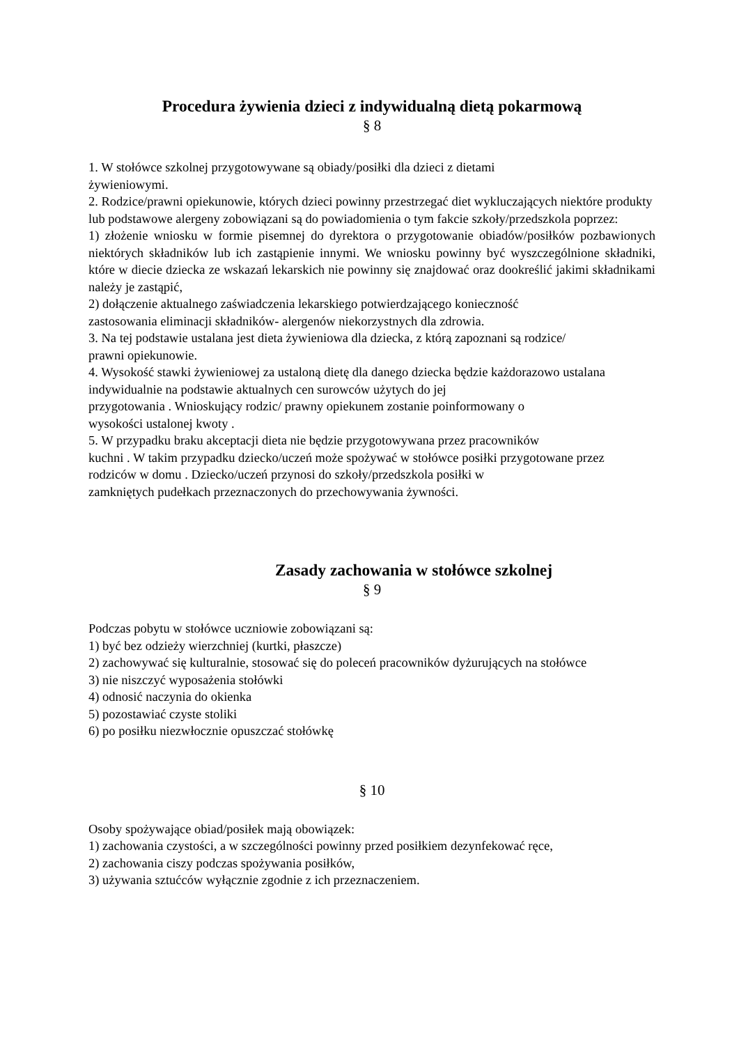Procedura żywienia dzieci z indywidualną dietą pokarmową
§ 8
1. W stołówce szkolnej przygotowywane są obiady/posiłki dla dzieci z dietami
żywieniowymi.
2. Rodzice/prawni opiekunowie, których dzieci powinny przestrzegać diet wykluczających niektóre produkty lub podstawowe alergeny zobowiązani są do powiadomienia o tym fakcie szkoły/przedszkola poprzez:
1) złożenie wniosku w formie pisemnej do dyrektora o przygotowanie obiadów/posiłków pozbawionych niektórych składników lub ich zastąpienie innymi. We wniosku powinny być wyszczególnione składniki, które w diecie dziecka ze wskazań lekarskich nie powinny się znajdować oraz dookreślić jakimi składnikami należy je zastąpić,
2) dołączenie aktualnego zaświadczenia lekarskiego potwierdzającego konieczność
zastosowania eliminacji składników- alergenów niekorzystnych dla zdrowia.
3. Na tej podstawie ustalana jest dieta żywieniowa dla dziecka, z którą zapoznani są rodzice/
prawni opiekunowie.
4. Wysokość stawki żywieniowej za ustaloną dietę dla danego dziecka będzie każdorazowo ustalana indywidualnie na podstawie aktualnych cen surowców użytych do jej
przygotowania . Wnioskujący rodzic/ prawny opiekunem zostanie poinformowany o
wysokości ustalonej kwoty .
5. W przypadku braku akceptacji dieta nie będzie przygotowywana przez pracowników
kuchni . W takim przypadku dziecko/uczeń może spożywać w stołówce posiłki przygotowane przez rodziców w domu . Dziecko/uczeń przynosi do szkoły/przedszkola posiłki w
zamkniętych pudełkach przeznaczonych do przechowywania żywności.
Zasady zachowania w stołówce szkolnej
§ 9
Podczas pobytu w stołówce uczniowie zobowiązani są:
1) być bez odzieży wierzchniej (kurtki, płaszcze)
2) zachowywać się kulturalnie, stosować się do poleceń pracowników dyżurujących na stołówce
3) nie niszczyć wyposażenia stołówki
4) odnosić naczynia do okienka
5) pozostawiać czyste stoliki
6) po posiłku niezwłocznie opuszczać stołówkę
§ 10
Osoby spożywające obiad/posiłek mają obowiązek:
1) zachowania czystości, a w szczególności powinny przed posiłkiem dezynfekować ręce,
2) zachowania ciszy podczas spożywania posiłków,
3) używania sztućców wyłącznie zgodnie z ich przeznaczeniem.